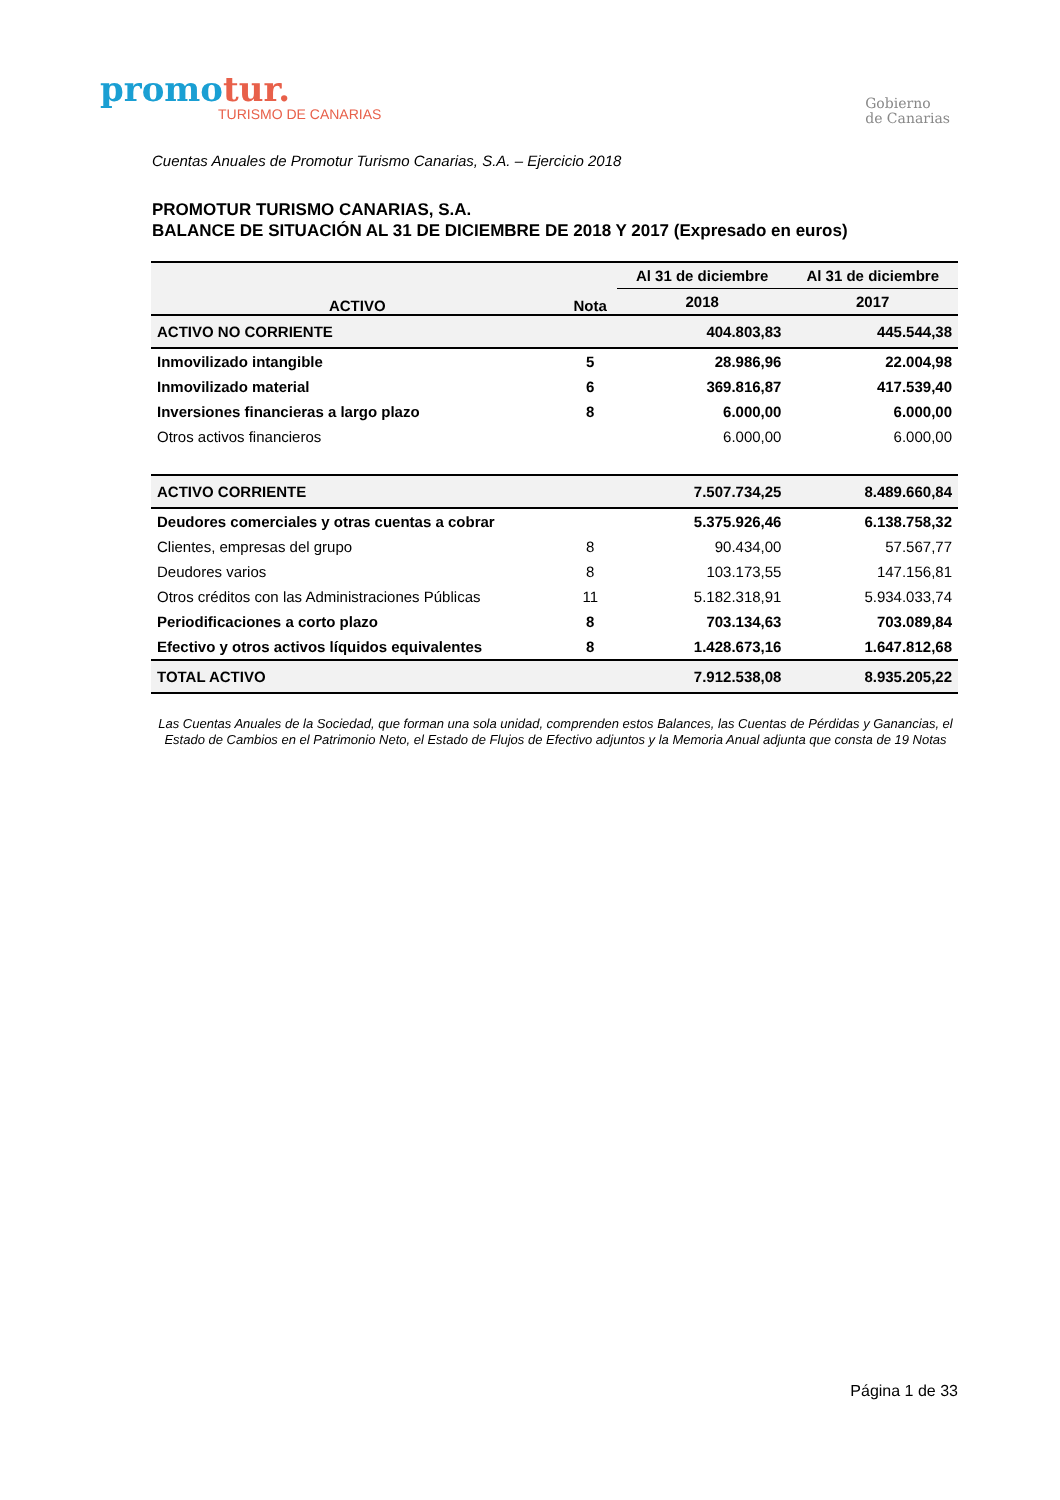promotur.
TURISMO DE CANARIAS
Gobierno
de Canarias
Cuentas Anuales de Promotur Turismo Canarias, S.A. – Ejercicio 2018
PROMOTUR TURISMO CANARIAS, S.A.
BALANCE DE SITUACIÓN AL 31 DE DICIEMBRE DE 2018 Y 2017 (Expresado en euros)
| ACTIVO | Nota | Al 31 de diciembre | Al 31 de diciembre |
| --- | --- | --- | --- |
| | | 2018 | 2017 |
| ACTIVO NO CORRIENTE | | 404.803,83 | 445.544,38 |
| Inmovilizado intangible | 5 | 28.986,96 | 22.004,98 |
| Inmovilizado material | 6 | 369.816,87 | 417.539,40 |
| Inversiones financieras a largo plazo | 8 | 6.000,00 | 6.000,00 |
| Otros activos financieros | | 6.000,00 | 6.000,00 |
| ACTIVO CORRIENTE | | 7.507.734,25 | 8.489.660,84 |
| Deudores comerciales y otras cuentas a cobrar | | 5.375.926,46 | 6.138.758,32 |
| Clientes, empresas del grupo | 8 | 90.434,00 | 57.567,77 |
| Deudores varios | 8 | 103.173,55 | 147.156,81 |
| Otros créditos con las Administraciones Públicas | 11 | 5.182.318,91 | 5.934.033,74 |
| Periodificaciones a corto plazo | 8 | 703.134,63 | 703.089,84 |
| Efectivo y otros activos líquidos equivalentes | 8 | 1.428.673,16 | 1.647.812,68 |
| TOTAL ACTIVO | | 7.912.538,08 | 8.935.205,22 |
Las Cuentas Anuales de la Sociedad, que forman una sola unidad, comprenden estos Balances, las Cuentas de Pérdidas y Ganancias, el Estado de Cambios en el Patrimonio Neto, el Estado de Flujos de Efectivo adjuntos y la Memoria Anual adjunta que consta de 19 Notas
Página 1 de 33